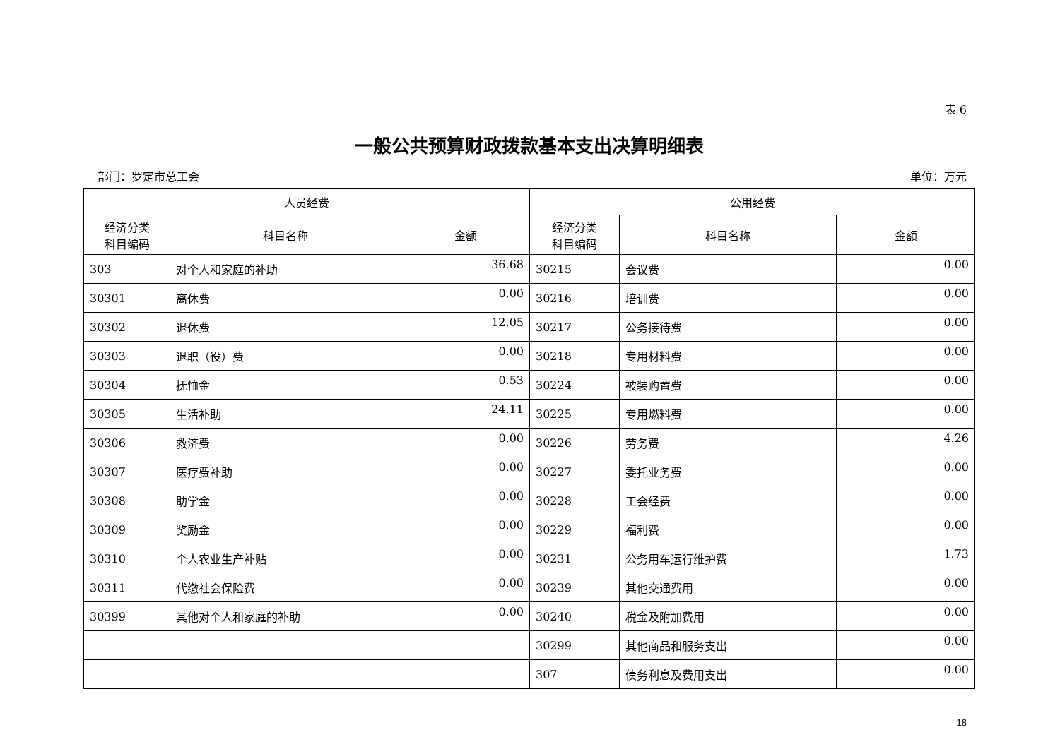表 6
一般公共预算财政拨款基本支出决算明细表
部门：罗定市总工会 单位：万元
| 人员经费 | | | 公用经费 | | |
| --- | --- | --- | --- | --- | --- |
| 经济分类 科目编码 | 科目名称 | 金额 | 经济分类 科目编码 | 科目名称 | 金额 |
| 303 | 对个人和家庭的补助 | 36.68 | 30215 | 会议费 | 0.00 |
| 30301 | 离休费 | 0.00 | 30216 | 培训费 | 0.00 |
| 30302 | 退休费 | 12.05 | 30217 | 公务接待费 | 0.00 |
| 30303 | 退职（役）费 | 0.00 | 30218 | 专用材料费 | 0.00 |
| 30304 | 抚恤金 | 0.53 | 30224 | 被装购置费 | 0.00 |
| 30305 | 生活补助 | 24.11 | 30225 | 专用燃料费 | 0.00 |
| 30306 | 救济费 | 0.00 | 30226 | 劳务费 | 4.26 |
| 30307 | 医疗费补助 | 0.00 | 30227 | 委托业务费 | 0.00 |
| 30308 | 助学金 | 0.00 | 30228 | 工会经费 | 0.00 |
| 30309 | 奖励金 | 0.00 | 30229 | 福利费 | 0.00 |
| 30310 | 个人农业生产补贴 | 0.00 | 30231 | 公务用车运行维护费 | 1.73 |
| 30311 | 代缴社会保险费 | 0.00 | 30239 | 其他交通费用 | 0.00 |
| 30399 | 其他对个人和家庭的补助 | 0.00 | 30240 | 税金及附加费用 | 0.00 |
| | | | 30299 | 其他商品和服务支出 | 0.00 |
| | | | 307 | 债务利息及费用支出 | 0.00 |
18